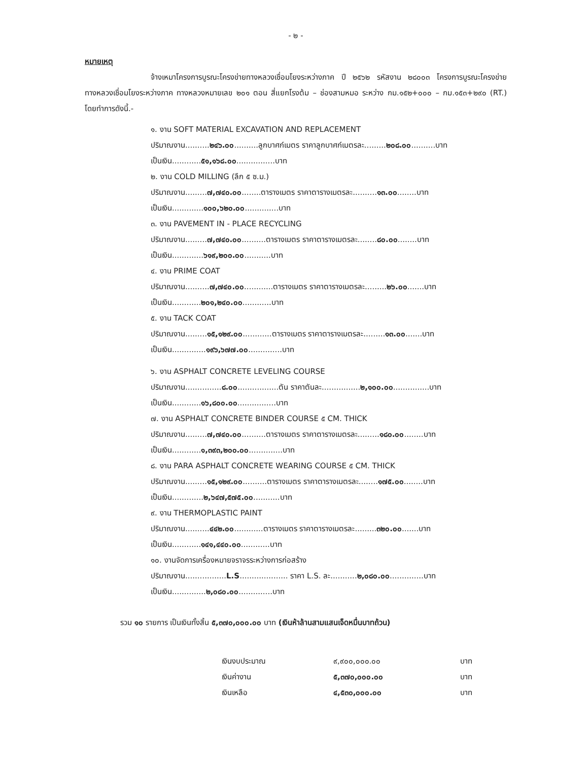- ๒ -
หมายเหตุ
จ้างเหมาโครงการบูรณะโครงข่ายทางหลวงเชื่อมโยงระหว่างภาค ปี ๒๕๖๒ รหัสงาน ๒๘๐๐๓ โครงการบูรณะโครงข่ายทางหลวงเชื่อมโยงระหว่างภาค ทางหลวงหมายเลข ๒๐๑ ตอน สี่แยกโรงต้ม – ช่องสามหมอ ระหว่าง กม.๑๕๒+๐๐๐ – กม.๑๕๓+๒๙๐ (RT.) โดยทำการดังนี้.-
๑. งาน SOFT MATERIAL EXCAVATION AND REPLACEMENT
ปริมาณงาน..........๒๔๖.๐๐..........ลูกบาศก์เมตร ราคาลูกบาศก์เมตรละ.........๒๐๘.๐๐..........บาท
เป็นเงิน............๕๑,๑๖๘.๐๐................บาท
๒. งาน COLD MILLING (ลึก ๕ ซ.ม.)
ปริมาณงาน.........๗,๗๔๐.๐๐........ตารางเมตร ราคาตารางเมตรละ..........๑๓.๐๐........บาท
เป็นเงิน.............๑๐๐,๖๒๐.๐๐..............บาท
๓. งาน PAVEMENT IN - PLACE RECYCLING
ปริมาณงาน.........๗,๗๔๐.๐๐..........ตารางเมตร ราคาตารางเมตรละ........๘๐.๐๐........บาท
เป็นเงิน.............๖๑๙,๒๐๐.๐๐...........บาท
๔. งาน PRIME COAT
ปริมาณงาน..........๗,๗๔๐.๐๐............ตารางเมตร ราคาตารางเมตรละ.........๒๖.๐๐.......บาท
เป็นเงิน............๒๐๑,๒๔๐.๐๐............บาท
๕. งาน TACK COAT
ปริมาณงาน.........๑๕,๑๒๙.๐๐............ตารางเมตร ราคาตารางเมตรละ.........๑๓.๐๐.......บาท
เป็นเงิน..............๑๙๖,๖๗๗.๐๐..............บาท
๖. งาน ASPHALT CONCRETE LEVELING COURSE
ปริมาณงาน...............๘.๐๐.................ตัน ราคาตันละ................๒,๑๐๐.๐๐...............บาท
เป็นเงิน............๑๖,๘๐๐.๐๐................บาท
๗. งาน ASPHALT CONCRETE BINDER COURSE ๕ CM. THICK
ปริมาณงาน.........๗,๗๔๐.๐๐..........ตารางเมตร ราคาตารางเมตรละ.........๑๘๐.๐๐........บาท
เป็นเงิน............๑,๓๙๓,๒๐๐.๐๐..............บาท
๘. งาน PARA ASPHALT CONCRETE WEARING COURSE ๕ CM. THICK
ปริมาณงาน.........๑๕,๑๒๙.๐๐..........ตารางเมตร ราคาตารางเมตรละ........๑๗๕.๐๐........บาท
เป็นเงิน.............๒,๖๔๗,๕๗๕.๐๐...........บาท
๙. งาน THERMOPLASTIC PAINT
ปริมาณงาน..........๔๔๒.๐๐............ตารางเมตร ราคาตารางเมตรละ.........๓๒๐.๐๐.......บาท
เป็นเงิน............๑๔๑,๔๔๐.๐๐............บาท
๑๐. งานจัดการเครื่องหมายจราจรระหว่างการก่อสร้าง
ปริมาณงาน.................L.S.................... ราคา L.S. ละ...........๒,๐๘๐.๐๐..............บาท
เป็นเงิน..............๒,๐๘๐.๐๐..............บาท
รวม ๑๐ รายการ เป็นเงินทั้งสิ้น ๕,๓๗๐,๐๐๐.๐๐ บาท (เงินห้าล้านสามแสนเจ็ดหมื่นบาทถ้วน)
| เงินงบประมาณ | ๙,๙๐๐,๐๐๐.๐๐ | บาท |
| เงินค่างาน | ๕,๓๗๐,๐๐๐.๐๐ | บาท |
| เงินเหลือ | ๔,๕๓๐,๐๐๐.๐๐ | บาท |